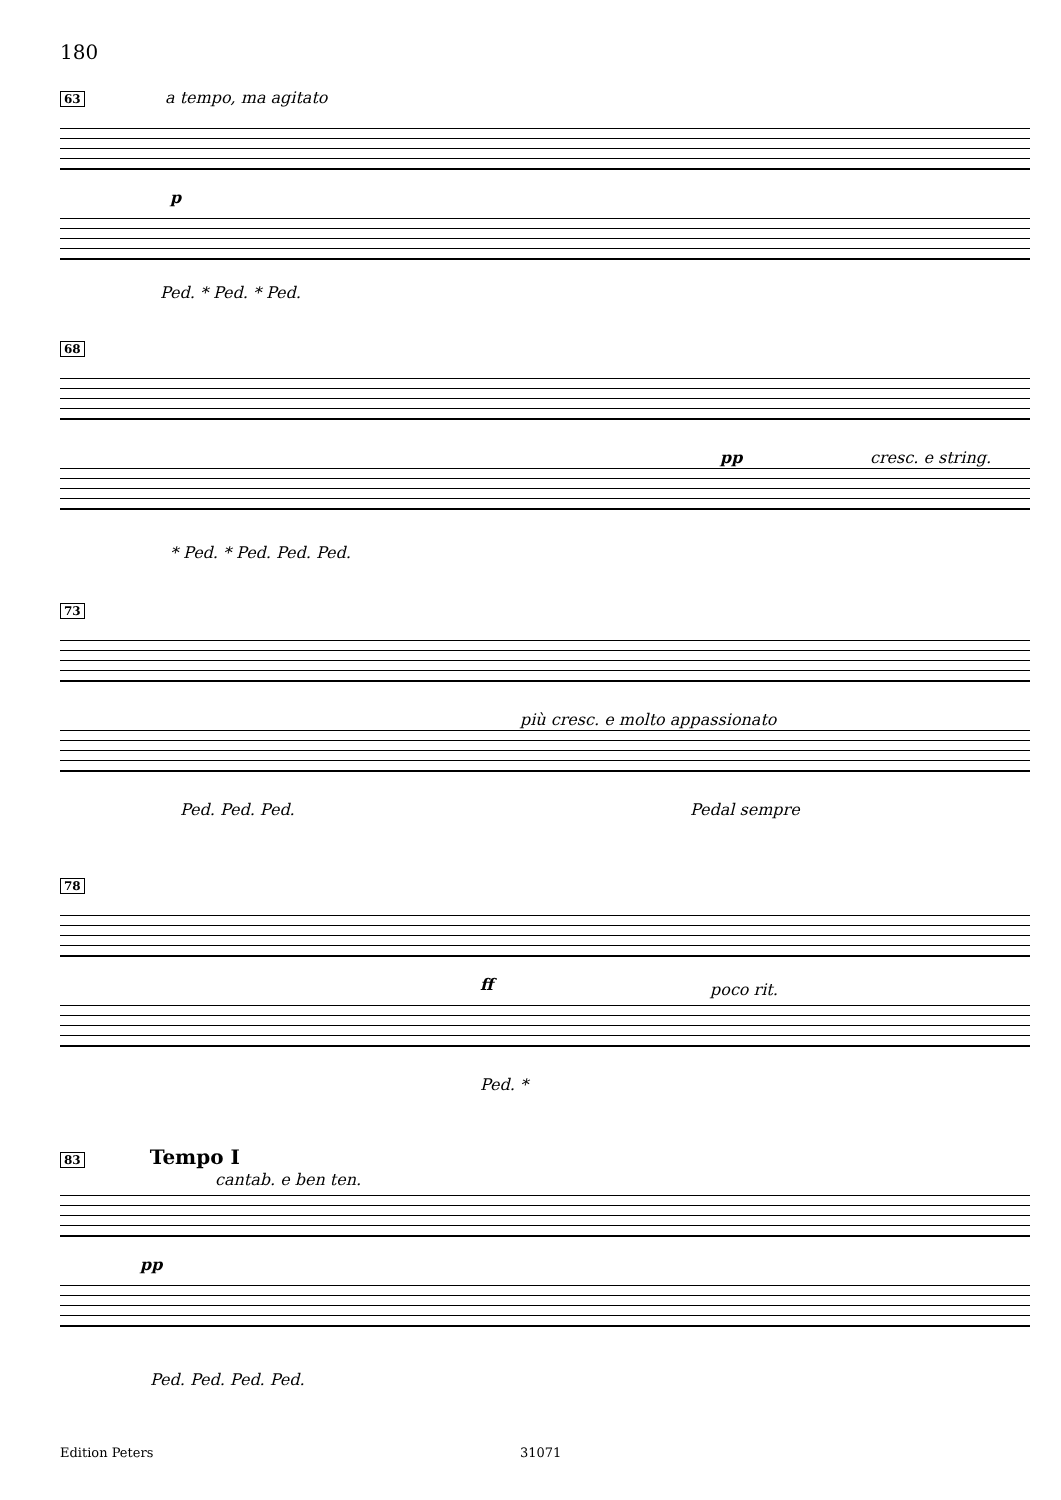180
63
a tempo, ma agitato
p
Ped. * Ped. * Ped.
68
pp cresc. e string.
* Ped. * Ped. Ped. Ped.
73
più cresc. e molto appassionato
Ped. Ped. Ped. Pedal sempre
78
ff poco rit.
Ped. *
83 Tempo I
cantab. e ben ten.
pp
Ped. Ped. Ped. Ped.
Edition Peters 31071